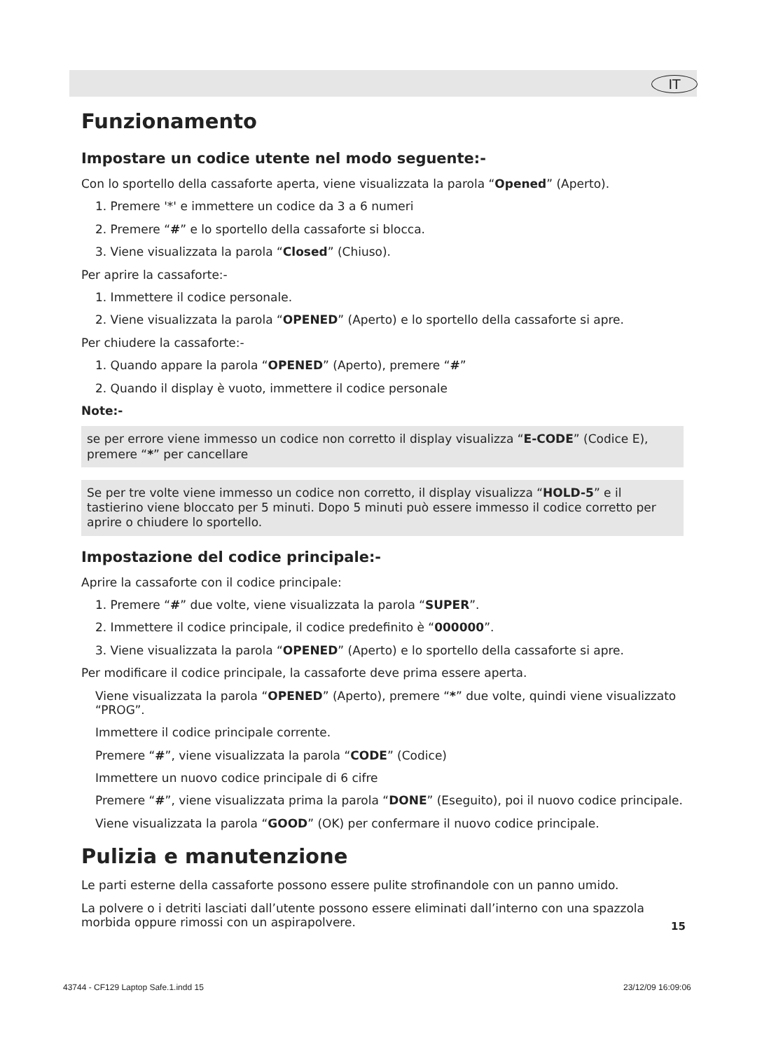IT
Funzionamento
Impostare un codice utente nel modo seguente:-
Con lo sportello della cassaforte aperta, viene visualizzata la parola “Opened” (Aperto).
1. Premere '*' e immettere un codice da 3 a 6 numeri
2. Premere “#” e lo sportello della cassaforte si blocca.
3. Viene visualizzata la parola “Closed” (Chiuso).
Per aprire la cassaforte:-
1. Immettere il codice personale.
2. Viene visualizzata la parola “OPENED” (Aperto) e lo sportello della cassaforte si apre.
Per chiudere la cassaforte:-
1. Quando appare la parola “OPENED” (Aperto), premere “#”
2. Quando il display è vuoto, immettere il codice personale
Note:-
se per errore viene immesso un codice non corretto il display visualizza “E-CODE” (Codice E), premere “*” per cancellare
Se per tre volte viene immesso un codice non corretto, il display visualizza “HOLD-5” e il tastierino viene bloccato per 5 minuti. Dopo 5 minuti può essere immesso il codice corretto per aprire o chiudere lo sportello.
Impostazione del codice principale:-
Aprire la cassaforte con il codice principale:
1. Premere “#” due volte, viene visualizzata la parola “SUPER”.
2. Immettere il codice principale, il codice predefinito è “000000”.
3. Viene visualizzata la parola “OPENED” (Aperto) e lo sportello della cassaforte si apre.
Per modificare il codice principale, la cassaforte deve prima essere aperta.
Viene visualizzata la parola “OPENED” (Aperto), premere “*” due volte, quindi viene visualizzato “PROG”.
Immettere il codice principale corrente.
Premere “#”, viene visualizzata la parola “CODE” (Codice)
Immettere un nuovo codice principale di 6 cifre
Premere “#”, viene visualizzata prima la parola “DONE” (Eseguito), poi il nuovo codice principale.
Viene visualizzata la parola “GOOD” (OK) per confermare il nuovo codice principale.
Pulizia e manutenzione
Le parti esterne della cassaforte possono essere pulite strofinandole con un panno umido.
La polvere o i detriti lasciati dall’utente possono essere eliminati dall’interno con una spazzola morbida oppure rimossi con un aspirapolvere.
15
43744 - CF129 Laptop Safe.1.indd 15
23/12/09 16:09:06